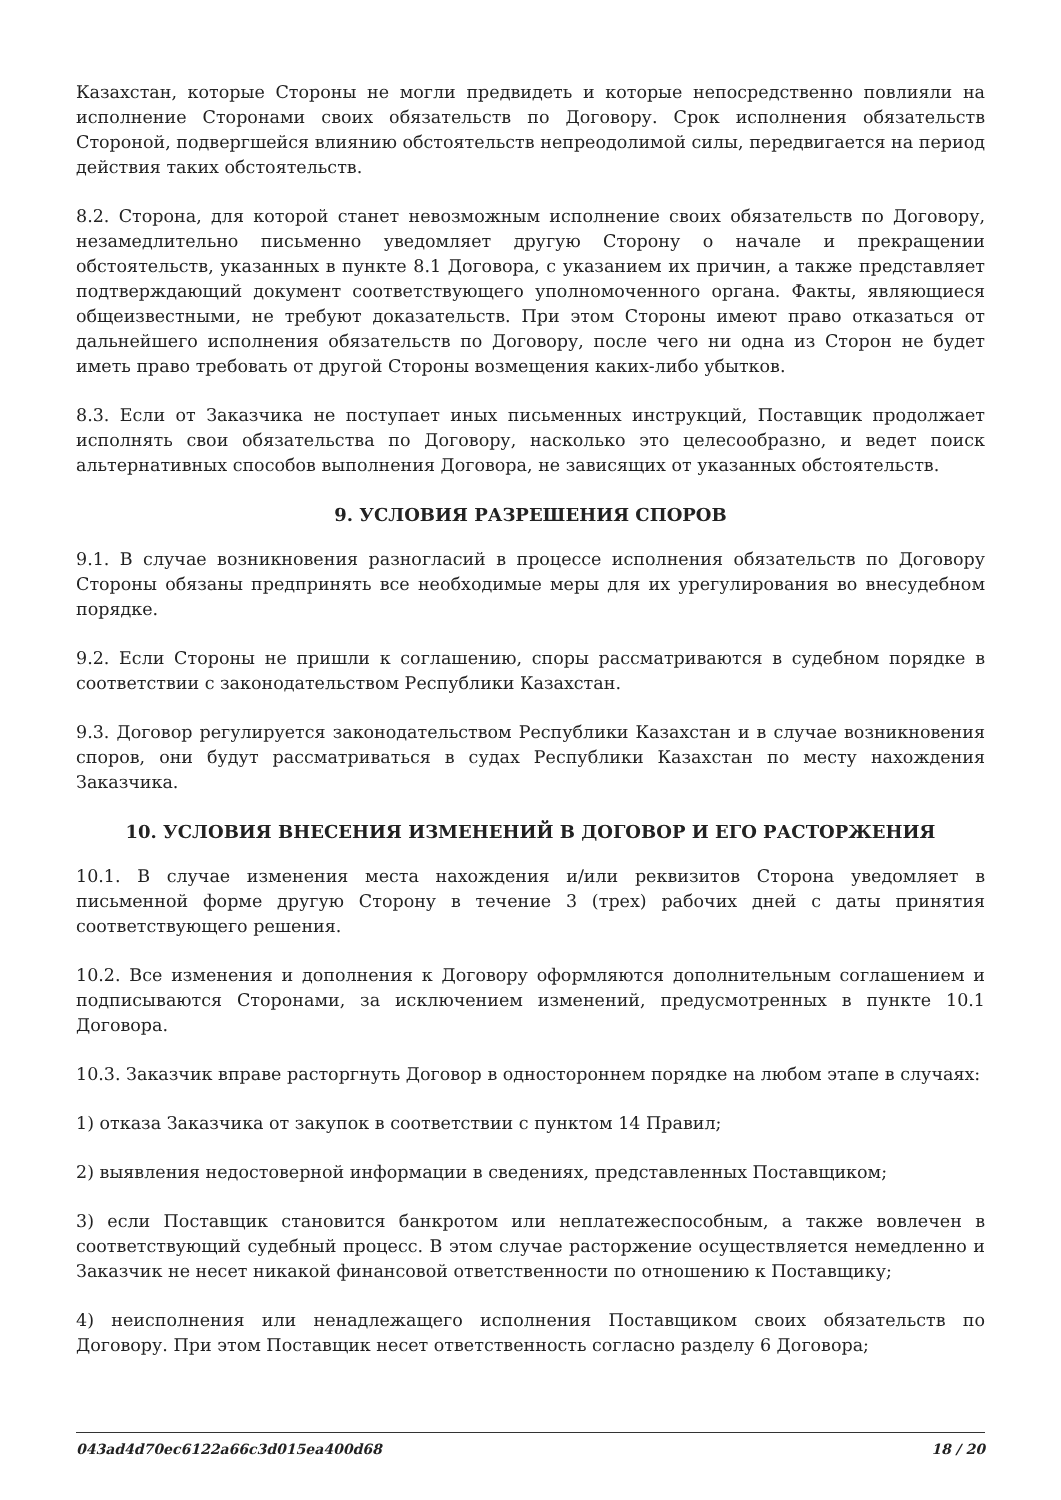Казахстан, которые Стороны не могли предвидеть и которые непосредственно повлияли на исполнение Сторонами своих обязательств по Договору. Срок исполнения обязательств Стороной, подвергшейся влиянию обстоятельств непреодолимой силы, передвигается на период действия таких обстоятельств.
8.2. Сторона, для которой станет невозможным исполнение своих обязательств по Договору, незамедлительно письменно уведомляет другую Сторону о начале и прекращении обстоятельств, указанных в пункте 8.1 Договора, с указанием их причин, а также представляет подтверждающий документ соответствующего уполномоченного органа. Факты, являющиеся общеизвестными, не требуют доказательств. При этом Стороны имеют право отказаться от дальнейшего исполнения обязательств по Договору, после чего ни одна из Сторон не будет иметь право требовать от другой Стороны возмещения каких-либо убытков.
8.3. Если от Заказчика не поступает иных письменных инструкций, Поставщик продолжает исполнять свои обязательства по Договору, насколько это целесообразно, и ведет поиск альтернативных способов выполнения Договора, не зависящих от указанных обстоятельств.
9. УСЛОВИЯ РАЗРЕШЕНИЯ СПОРОВ
9.1. В случае возникновения разногласий в процессе исполнения обязательств по Договору Стороны обязаны предпринять все необходимые меры для их урегулирования во внесудебном порядке.
9.2. Если Стороны не пришли к соглашению, споры рассматриваются в судебном порядке в соответствии с законодательством Республики Казахстан.
9.3. Договор регулируется законодательством Республики Казахстан и в случае возникновения споров, они будут рассматриваться в судах Республики Казахстан по месту нахождения Заказчика.
10. УСЛОВИЯ ВНЕСЕНИЯ ИЗМЕНЕНИЙ В ДОГОВОР И ЕГО РАСТОРЖЕНИЯ
10.1. В случае изменения места нахождения и/или реквизитов Сторона уведомляет в письменной форме другую Сторону в течение 3 (трех) рабочих дней с даты принятия соответствующего решения.
10.2. Все изменения и дополнения к Договору оформляются дополнительным соглашением и подписываются Сторонами, за исключением изменений, предусмотренных в пункте 10.1 Договора.
10.3. Заказчик вправе расторгнуть Договор в одностороннем порядке на любом этапе в случаях:
1) отказа Заказчика от закупок в соответствии с пунктом 14 Правил;
2) выявления недостоверной информации в сведениях, представленных Поставщиком;
3) если Поставщик становится банкротом или неплатежеспособным, а также вовлечен в соответствующий судебный процесс. В этом случае расторжение осуществляется немедленно и Заказчик не несет никакой финансовой ответственности по отношению к Поставщику;
4) неисполнения или ненадлежащего исполнения Поставщиком своих обязательств по Договору. При этом Поставщик несет ответственность согласно разделу 6 Договора;
043ad4d70ec6122a66c3d015ea400d68 18 / 20